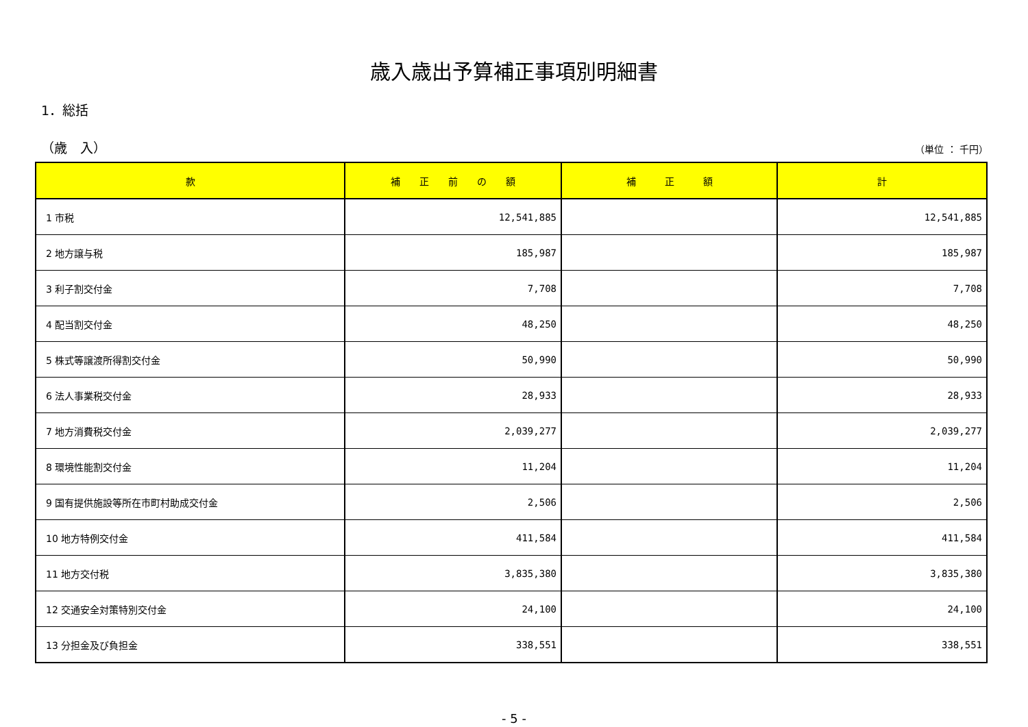歳入歳出予算補正事項別明細書
1．総括
（歳　入） （単位 ： 千円）
| 款 | 補 正 前 の 額 | 補 正 額 | 計 |
| --- | --- | --- | --- |
| 1 市税 | 12,541,885 | | 12,541,885 |
| 2 地方譲与税 | 185,987 | | 185,987 |
| 3 利子割交付金 | 7,708 | | 7,708 |
| 4 配当割交付金 | 48,250 | | 48,250 |
| 5 株式等譲渡所得割交付金 | 50,990 | | 50,990 |
| 6 法人事業税交付金 | 28,933 | | 28,933 |
| 7 地方消費税交付金 | 2,039,277 | | 2,039,277 |
| 8 環境性能割交付金 | 11,204 | | 11,204 |
| 9 国有提供施設等所在市町村助成交付金 | 2,506 | | 2,506 |
| 10 地方特例交付金 | 411,584 | | 411,584 |
| 11 地方交付税 | 3,835,380 | | 3,835,380 |
| 12 交通安全対策特別交付金 | 24,100 | | 24,100 |
| 13 分担金及び負担金 | 338,551 | | 338,551 |
- 5 -